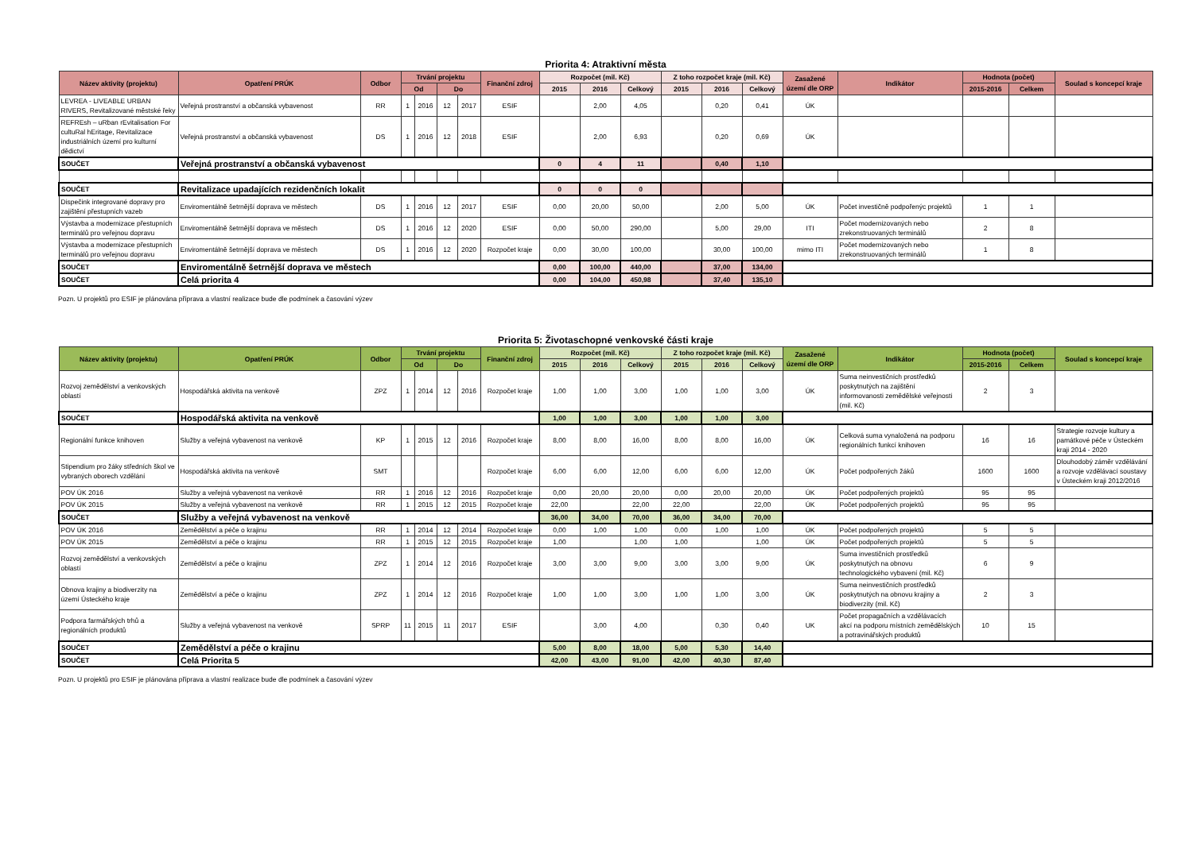Priorita 4: Atraktivní města
| Název aktivity (projektu) | Opatření PRÚK | Odbor | Trvání projektu | | | | Finanční zdroj | Rozpočet (mil. Kč) | | | Z toho rozpočet kraje (mil. Kč) | | | Zasažené území dle ORP | Indikátor | Hodnota (počet) | | Soulad s koncepcí kraje |
| --- | --- | --- | --- | --- | --- | --- | --- | --- | --- | --- | --- | --- | --- | --- | --- | --- | --- | --- |
| | | | Od | | Do | | | 2015 | 2016 | Celkový | 2015 | 2016 | Celkový | | | 2015-2016 | Celkem | |
| LEVREA - LIVEABLE URBAN RIVERS, Revitalizované městské řeky | Veřejná prostranství a občanská vybavenost | RR | 1 | 2016 | 12 | 2017 | ESIF | | 2,00 | 4,05 | | 0,20 | 0,41 | ÚK | | | | |
| REFREsh – uRban rEvitalisation For cultuRal hEritage, Revitalizace industriálních území pro kulturní dědictví | Veřejná prostranství a občanská vybavenost | DS | 1 | 2016 | 12 | 2018 | ESIF | | 2,00 | 6,93 | | 0,20 | 0,69 | ÚK | | | | |
| SOUČET | Veřejná prostranství a občanská vybavenost | | | | | | | 0 | 4 | 11 | | 0,40 | 1,10 | | | | | |
| SOUČET | Revitalizace upadajících rezidenčních lokalit | | | | | | | 0 | 0 | 0 | | | | | | | | |
| Dispečink integrované dopravy pro zajištění přestupních vazeb | Enviromentálně šetrnější doprava ve městech | DS | 1 | 2016 | 12 | 2017 | ESIF | 0,00 | 20,00 | 50,00 | | 2,00 | 5,00 | ÚK | Počet investičně podpořenýc projektů | 1 | 1 | |
| Výstavba a modernizace přestupních terminálů pro veřejnou dopravu | Enviromentálně šetrnější doprava ve městech | DS | 1 | 2016 | 12 | 2020 | ESIF | 0,00 | 50,00 | 290,00 | | 5,00 | 29,00 | ITI | Počet modernizovaných nebo zrekonstruovaných terminálů | 2 | 8 | |
| Výstavba a modernizace přestupních terminálů pro veřejnou dopravu | Enviromentálně šetrnější doprava ve městech | DS | 1 | 2016 | 12 | 2020 | Rozpočet kraje | 0,00 | 30,00 | 100,00 | | 30,00 | 100,00 | mimo ITI | Počet modernizovaných nebo zrekonstruovaných terminálů | 1 | 8 | |
| SOUČET | Enviromentálně šetrnější doprava ve městech | | | | | | | 0,00 | 100,00 | 440,00 | | 37,00 | 134,00 | | | | | |
| SOUČET | Celá priorita 4 | | | | | | | 0,00 | 104,00 | 450,98 | | 37,40 | 135,10 | | | | | |
Pozn. U projektů pro ESIF je plánována příprava a vlastní realizace bude dle podmínek a časování výzev
Priorita 5: Životaschopné venkovské části kraje
| Název aktivity (projektu) | Opatření PRÚK | Odbor | Trvání projektu | | | | Finanční zdroj | Rozpočet (mil. Kč) | | | Z toho rozpočet kraje (mil. Kč) | | | Zasažené území dle ORP | Indikátor | Hodnota (počet) | | Soulad s koncepcí kraje |
| --- | --- | --- | --- | --- | --- | --- | --- | --- | --- | --- | --- | --- | --- | --- | --- | --- | --- | --- |
| | | | Od | | Do | | | 2015 | 2016 | Celkový | 2015 | 2016 | Celkový | | | 2015-2016 | Celkem | |
| Rozvoj zemědělství a venkovských oblastí | Hospodářská aktivita na venkově | ZPZ | 1 | 2014 | 12 | 2016 | Rozpočet kraje | 1,00 | 1,00 | 3,00 | 1,00 | 1,00 | 3,00 | ÚK | Suma neinvestičních prostředků poskytnutých na zajištění informovanosti zemědělské veřejnosti (mil. Kč) | 2 | 3 | |
| SOUČET | Hospodářská aktivita na venkově | | | | | | | 1,00 | 1,00 | 3,00 | 1,00 | 1,00 | 3,00 | | | | | |
| Regionální funkce knihoven | Služby a veřejná vybavenost na venkově | KP | 1 | 2015 | 12 | 2016 | Rozpočet kraje | 8,00 | 8,00 | 16,00 | 8,00 | 8,00 | 16,00 | ÚK | Celková suma vynaložená na podporu regionálních funkcí knihoven | 16 | 16 | Strategie rozvoje kultury a památkové péče v Ústeckém kraji 2014 - 2020 |
| Stipendium pro žáky středních škol ve vybraných oborech vzdělání | Hospodářská aktivita na venkově | SMT | | | | | Rozpočet kraje | 6,00 | 6,00 | 12,00 | 6,00 | 6,00 | 12,00 | ÚK | Počet podpořených žáků | 1600 | 1600 | Dlouhodobý záměr vzdělávání a rozvoje vzdělávací soustavy v Ústeckém kraji 2012/2016 |
| POV ÚK 2016 | Služby a veřejná vybavenost na venkově | RR | 1 | 2016 | 12 | 2016 | Rozpočet kraje | 0,00 | 20,00 | 20,00 | 0,00 | 20,00 | 20,00 | ÚK | Počet podpořených projektů | 95 | 95 | |
| POV ÚK 2015 | Služby a veřejná vybavenost na venkově | RR | 1 | 2015 | 12 | 2015 | Rozpočet kraje | 22,00 | | 22,00 | 22,00 | | 22,00 | ÚK | Počet podpořených projektů | 95 | 95 | |
| SOUČET | Služby a veřejná vybavenost na venkově | | | | | | | 36,00 | 34,00 | 70,00 | 36,00 | 34,00 | 70,00 | | | | | |
| POV ÚK 2016 | Zemědělství a péče o krajinu | RR | 1 | 2014 | 12 | 2014 | Rozpočet kraje | 0,00 | 1,00 | 1,00 | 0,00 | 1,00 | 1,00 | ÚK | Počet podpořených projektů | 5 | 5 | |
| POV ÚK 2015 | Zemědělství a péče o krajinu | RR | 1 | 2015 | 12 | 2015 | Rozpočet kraje | 1,00 | | 1,00 | 1,00 | | 1,00 | ÚK | Počet podpořených projektů | 5 | 5 | |
| Rozvoj zemědělství a venkovských oblastí | Zemědělství a péče o krajinu | ZPZ | 1 | 2014 | 12 | 2016 | Rozpočet kraje | 3,00 | 3,00 | 9,00 | 3,00 | 3,00 | 9,00 | ÚK | Suma investičních prostředků poskytnutých na obnovu technologického vybavení (mil. Kč) | 6 | 9 | |
| Obnova krajiny a biodiverzity na území Ústeckého kraje | Zemědělství a péče o krajinu | ZPZ | 1 | 2014 | 12 | 2016 | Rozpočet kraje | 1,00 | 1,00 | 3,00 | 1,00 | 1,00 | 3,00 | ÚK | Suma neinvestičních prostředků poskytnutých na obnovu krajiny a biodiverzity (mil. Kč) | 2 | 3 | |
| Podpora farmářských trhů a regionálních produktů | Služby a veřejná vybavenost na venkově | SPRP | 11 | 2015 | 11 | 2017 | ESIF | | 3,00 | 4,00 | | 0,30 | 0,40 | UK | Počet propagačních a vzdělávacích akcí na podporu místních zemědělských a potravinářských produktů | 10 | 15 | |
| SOUČET | Zemědělství a péče o krajinu | | | | | | | 5,00 | 8,00 | 18,00 | 5,00 | 5,30 | 14,40 | | | | | |
| SOUČET | Celá Priorita 5 | | | | | | | 42,00 | 43,00 | 91,00 | 42,00 | 40,30 | 87,40 | | | | | |
Pozn. U projektů pro ESIF je plánována příprava a vlastní realizace bude dle podmínek a časování výzev